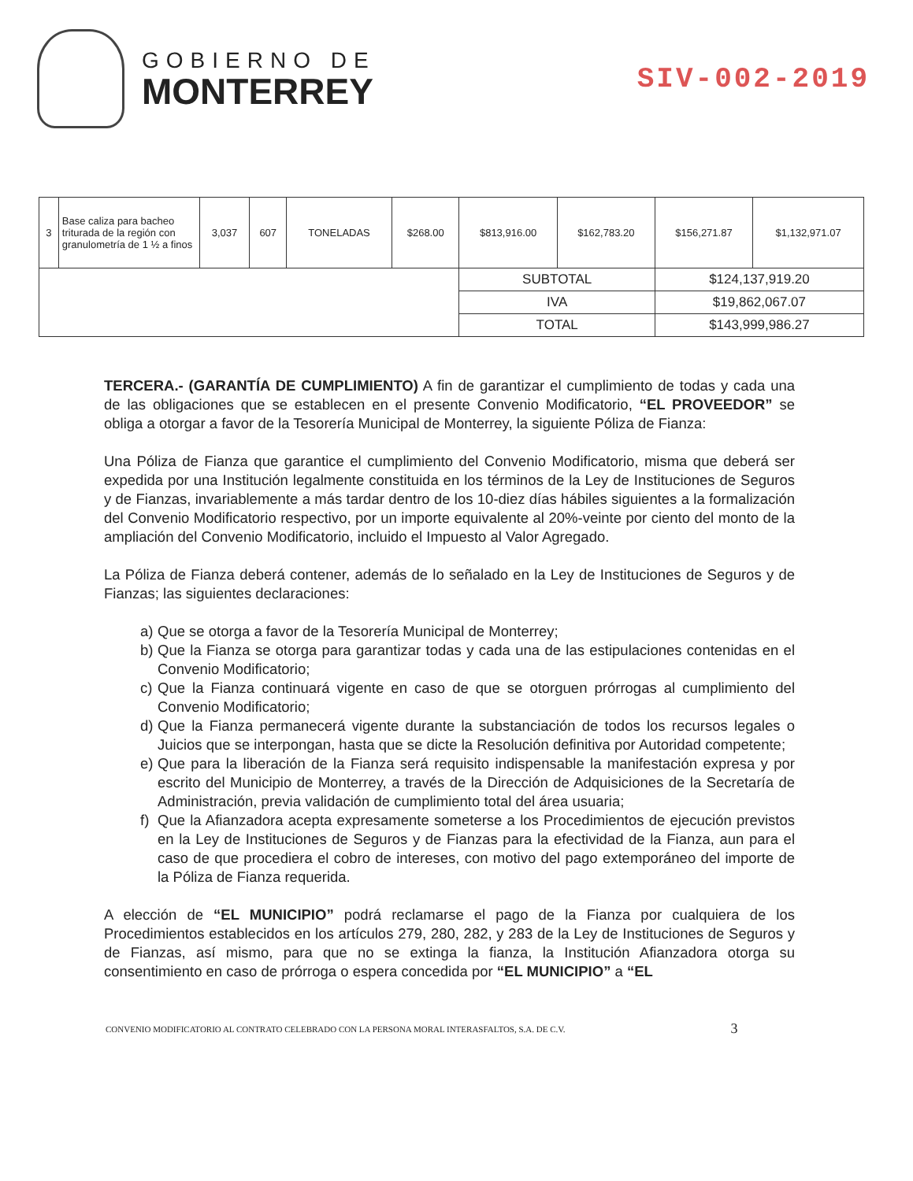GOBIERNO DE
MONTERREY
SIV-002-2019
| 3 | Base caliza para bacheo triturada de la región con granulometría de 1 ½ a finos | 3,037 | 607 | TONELADAS | $268.00 | $813,916.00 | $162,783.20 | $156,271.87 | $1,132,971.07 |
| | | | | | | SUBTOTAL | | $124,137,919.20 | |
| | | | | | | IVA | | $19,862,067.07 | |
| | | | | | | TOTAL | | $143,999,986.27 | |
TERCERA.- (GARANTÍA DE CUMPLIMIENTO) A fin de garantizar el cumplimiento de todas y cada una de las obligaciones que se establecen en el presente Convenio Modificatorio, “EL PROVEEDOR” se obliga a otorgar a favor de la Tesorería Municipal de Monterrey, la siguiente Póliza de Fianza:
Una Póliza de Fianza que garantice el cumplimiento del Convenio Modificatorio, misma que deberá ser expedida por una Institución legalmente constituida en los términos de la Ley de Instituciones de Seguros y de Fianzas, invariablemente a más tardar dentro de los 10-diez días hábiles siguientes a la formalización del Convenio Modificatorio respectivo, por un importe equivalente al 20%-veinte por ciento del monto de la ampliación del Convenio Modificatorio, incluido el Impuesto al Valor Agregado.
La Póliza de Fianza deberá contener, además de lo señalado en la Ley de Instituciones de Seguros y de Fianzas; las siguientes declaraciones:
a) Que se otorga a favor de la Tesorería Municipal de Monterrey;
b) Que la Fianza se otorga para garantizar todas y cada una de las estipulaciones contenidas en el Convenio Modificatorio;
c) Que la Fianza continuará vigente en caso de que se otorguen prórrogas al cumplimiento del Convenio Modificatorio;
d) Que la Fianza permanecerá vigente durante la substanciación de todos los recursos legales o Juicios que se interpongan, hasta que se dicte la Resolución definitiva por Autoridad competente;
e) Que para la liberación de la Fianza será requisito indispensable la manifestación expresa y por escrito del Municipio de Monterrey, a través de la Dirección de Adquisiciones de la Secretaría de Administración, previa validación de cumplimiento total del área usuaria;
f) Que la Afianzadora acepta expresamente someterse a los Procedimientos de ejecución previstos en la Ley de Instituciones de Seguros y de Fianzas para la efectividad de la Fianza, aun para el caso de que procediera el cobro de intereses, con motivo del pago extemporáneo del importe de la Póliza de Fianza requerida.
A elección de “EL MUNICIPIO” podrá reclamarse el pago de la Fianza por cualquiera de los Procedimientos establecidos en los artículos 279, 280, 282, y 283 de la Ley de Instituciones de Seguros y de Fianzas, así mismo, para que no se extinga la fianza, la Institución Afianzadora otorga su consentimiento en caso de prórroga o espera concedida por “EL MUNICIPIO” a “EL
CONVENIO MODIFICATORIO AL CONTRATO CELEBRADO CON LA PERSONA MORAL INTERASFALTOS, S.A. DE C.V. 3